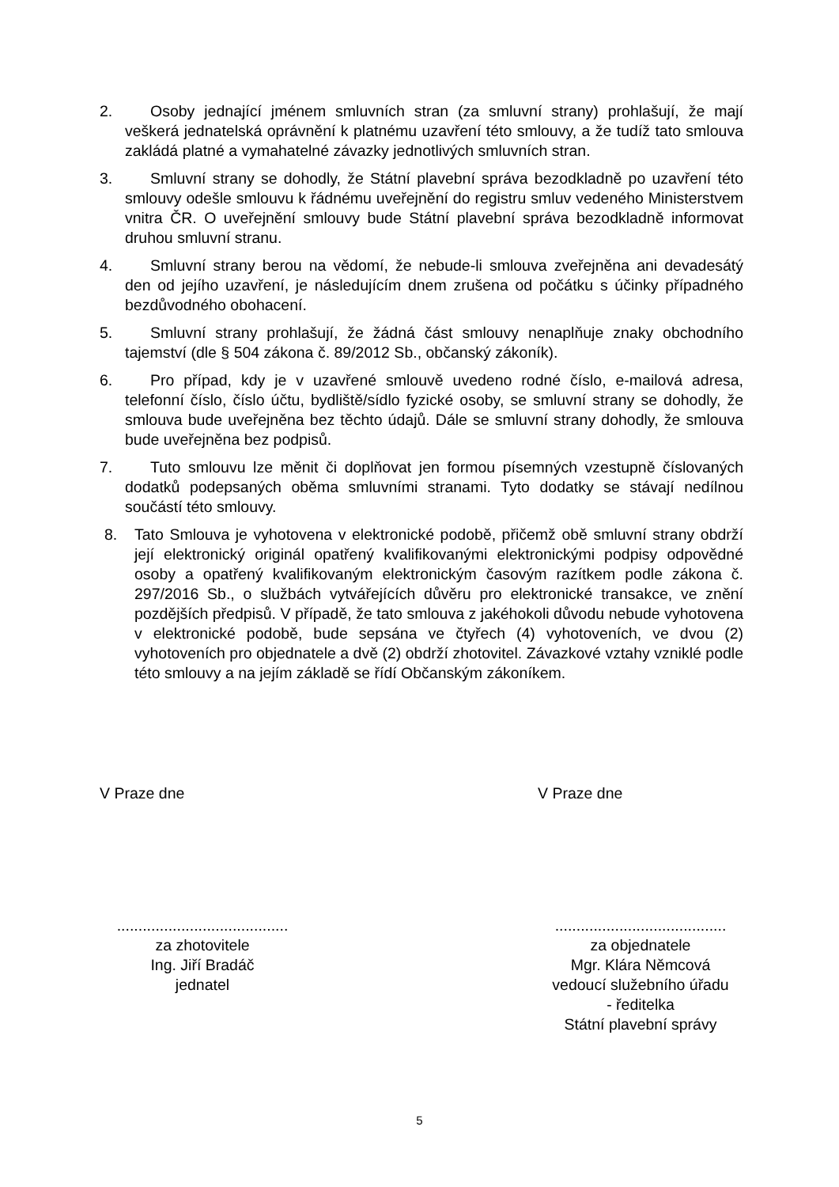2. Osoby jednající jménem smluvních stran (za smluvní strany) prohlašují, že mají veškerá jednatelská oprávnění k platnému uzavření této smlouvy, a že tudíž tato smlouva zakládá platné a vymahatelné závazky jednotlivých smluvních stran.
3. Smluvní strany se dohodly, že Státní plavební správa bezodkladně po uzavření této smlouvy odešle smlouvu k řádnému uveřejnění do registru smluv vedeného Ministerstvem vnitra ČR. O uveřejnění smlouvy bude Státní plavební správa bezodkladně informovat druhou smluvní stranu.
4. Smluvní strany berou na vědomí, že nebude-li smlouva zveřejněna ani devadesátý den od jejího uzavření, je následujícím dnem zrušena od počátku s účinky případného bezdůvodného obohacení.
5. Smluvní strany prohlašují, že žádná část smlouvy nenaplňuje znaky obchodního tajemství (dle § 504 zákona č. 89/2012 Sb., občanský zákoník).
6. Pro případ, kdy je v uzavřené smlouvě uvedeno rodné číslo, e-mailová adresa, telefonní číslo, číslo účtu, bydliště/sídlo fyzické osoby, se smluvní strany se dohodly, že smlouva bude uveřejněna bez těchto údajů. Dále se smluvní strany dohodly, že smlouva bude uveřejněna bez podpisů.
7. Tuto smlouvu lze měnit či doplňovat jen formou písemných vzestupně číslovaných dodatků podepsaných oběma smluvními stranami. Tyto dodatky se stávají nedílnou součástí této smlouvy.
8. Tato Smlouva je vyhotovena v elektronické podobě, přičemž obě smluvní strany obdrží její elektronický originál opatřený kvalifikovanými elektronickými podpisy odpovědné osoby a opatřený kvalifikovaným elektronickým časovým razítkem podle zákona č. 297/2016 Sb., o službách vytvářejících důvěru pro elektronické transakce, ve znění pozdějších předpisů. V případě, že tato smlouva z jakéhokoli důvodu nebude vyhotovena v elektronické podobě, bude sepsána ve čtyřech (4) vyhotoveních, ve dvou (2) vyhotoveních pro objednatele a dvě (2) obdrží zhotovitel. Závazkové vztahy vzniklé podle této smlouvy a na jejím základě se řídí Občanským zákoníkem.
V Praze dne
........................................
za zhotovitele
Ing. Jiří Bradáč
jednatel
V Praze dne
........................................
za objednatele
Mgr. Klára Němcová
vedoucí služebního úřadu
- ředitelka
Státní plavební správy
5